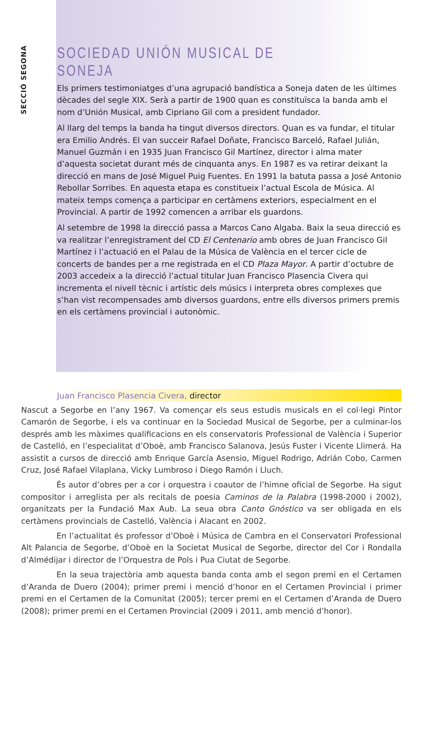SECCIÓ SEGONA
SOCIEDAD UNIÓN MUSICAL DE SONEJA
Els primers testimoniatges d’una agrupació bandística a Soneja daten de les últimes dècades del segle XIX. Serà a partir de 1900 quan es constituïsca la banda amb el nom d’Unión Musical, amb Cipriano Gil com a president fundador.
Al llarg del temps la banda ha tingut diversos directors. Quan es va fundar, el titular era Emilio Andrés. El van succeir Rafael Doñate, Francisco Barceló, Rafael Julián, Manuel Guzmán i en 1935 Juan Francisco Gil Martínez, director i alma mater d’aquesta societat durant més de cinquanta anys. En 1987 es va retirar deixant la direcció en mans de José Miguel Puig Fuentes. En 1991 la batuta passa a José Antonio Rebollar Sorribes. En aquesta etapa es constitueix l’actual Escola de Música. Al mateix temps comença a participar en certàmens exteriors, especialment en el Provincial. A partir de 1992 comencen a arribar els guardons.
Al setembre de 1998 la direcció passa a Marcos Cano Algaba. Baix la seua direcció es va realitzar l’enregistrament del CD El Centenario amb obres de Juan Francisco Gil Martínez i l’actuació en el Palau de la Música de València en el tercer cicle de concerts de bandes per a rne registrada en el CD Plaza Mayor. A partir d’octubre de 2003 accedeix a la direcció l’actual titular Juan Francisco Plasencia Civera qui incrementa el nivell tècnic i artístic dels músics i interpreta obres complexes que s’han vist recompensades amb diversos guardons, entre ells diversos primers premis en els certàmens provincial i autonòmic.
Juan Francisco Plasencia Civera, director
Nascut a Segorbe en l’any 1967. Va començar els seus estudis musicals en el col·legi Pintor Camarón de Segorbe, i els va continuar en la Sociedad Musical de Segorbe, per a culminar-los després amb les màximes qualificacions en els conservatoris Professional de València i Superior de Castelló, en l’especialitat d’Oboè, amb Francisco Salanova, Jesús Fuster i Vicente Llimerá. Ha assistit a cursos de direcció amb Enrique García Asensio, Miguel Rodrigo, Adrián Cobo, Carmen Cruz, José Rafael Vilaplana, Vicky Lumbroso i Diego Ramón i Lluch.
És autor d’obres per a cor i orquestra i coautor de l’himne oficial de Segorbe. Ha sigut compositor i arreglista per als recitals de poesia Caminos de la Palabra (1998-2000 i 2002), organitzats per la Fundació Max Aub. La seua obra Canto Gnóstico va ser obligada en els certàmens provincials de Castelló, València i Alacant en 2002.
En l’actualitat és professor d’Oboè i Música de Cambra en el Conservatori Professional Alt Palancia de Segorbe, d’Oboè en la Societat Musical de Segorbe, director del Cor i Rondalla d’Almédijar i director de l’Orquestra de Pols i Pua Ciutat de Segorbe.
En la seua trajectòria amb aquesta banda conta amb el segon premi en el Certamen d’Aranda de Duero (2004); primer premi i menció d’honor en el Certamen Provincial i primer premi en el Certamen de la Comunitat (2005); tercer premi en el Certamen d’Aranda de Duero (2008); primer premi en el Certamen Provincial (2009 i 2011, amb menció d’honor).